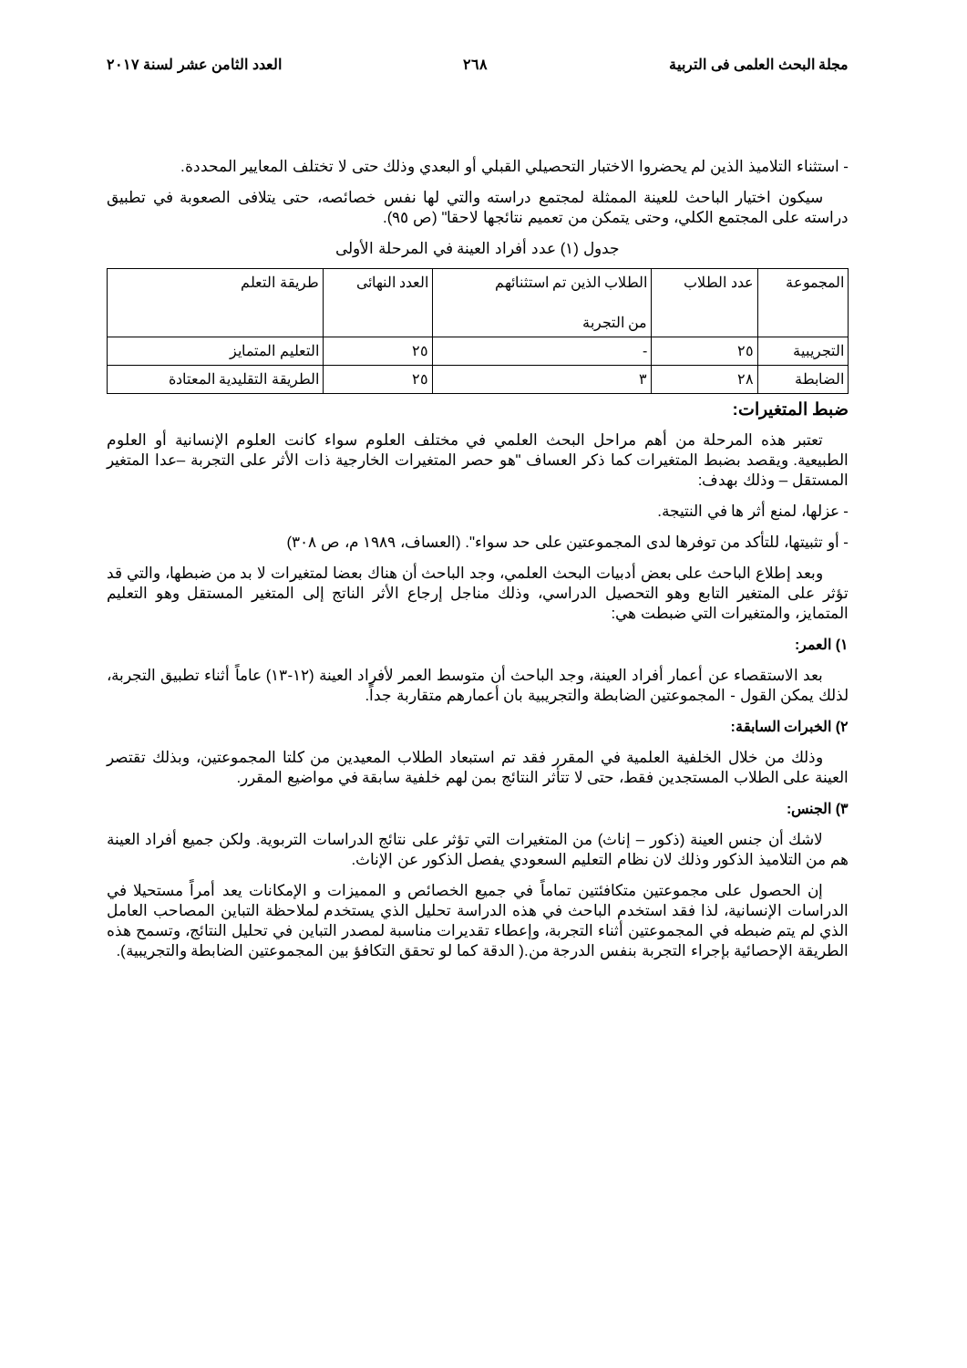مجلة البحث العلمى فى التربية ٢٦٨ العدد الثامن عشر لسنة ٢٠١٧
- استثناء التلاميذ الذين لم يحضروا الاختبار التحصيلي القبلي أو البعدي وذلك حتى لا تختلف المعايير المحددة.
سيكون اختيار الباحث للعينة الممثلة لمجتمع دراسته والتي لها نفس خصائصه، حتى يتلافى الصعوبة في تطبيق دراسته على المجتمع الكلي، وحتى يتمكن من تعميم نتائجها لاحقا" (ص ٩٥).
جدول (١) عدد أفراد العينة في المرحلة الأولى
| المجموعة | عدد الطلاب | الطلاب الذين تم استثنائهم من التجربة | العدد النهائى | طريقة التعلم |
| التجريبية | ٢٥ | - | ٢٥ | التعليم المتمايز |
| الضابطة | ٢٨ | ٣ | ٢٥ | الطريقة التقليدية المعتادة |
ضبط المتغيرات:
تعتبر هذه المرحلة من أهم مراحل البحث العلمي في مختلف العلوم سواء كانت العلوم الإنسانية أو العلوم الطبيعية. ويقصد بضبط المتغيرات كما ذكر العساف "هو حصر المتغيرات الخارجية ذات الأثر على التجربة –عدا المتغير المستقل – وذلك بهدف:
- عزلها، لمنع أثر ها في النتيجة.
- أو تثبيتها، للتأكد من توفرها لدى المجموعتين على حد سواء". (العساف، ١٩٨٩ م، ص ٣٠٨)
وبعد إطلاع الباحث على بعض أدبيات البحث العلمي، وجد الباحث أن هناك بعضا لمتغيرات لا بد من ضبطها، والتي قد تؤثر على المتغير التابع وهو التحصيل الدراسي، وذلك مناجل إرجاع الأثر الناتج إلى المتغير المستقل وهو التعليم المتمايز، والمتغيرات التي ضبطت هي:
١) العمر:
بعد الاستقصاء عن أعمار أفراد العينة، وجد الباحث أن متوسط العمر لأفراد العينة (١٢-١٣) عاماً أثناء تطبيق التجربة، لذلك يمكن القول - المجموعتين الضابطة والتجريبية بان أعمارهم متقاربة جداً.
٢) الخبرات السابقة:
وذلك من خلال الخلفية العلمية في المقرر فقد تم استبعاد الطلاب المعيدين من كلتا المجموعتين، وبذلك تقتصر العينة على الطلاب المستجدين فقط، حتى لا تتأثر النتائج بمن لهم خلفية سابقة في مواضيع المقرر.
٣) الجنس:
لاشك أن جنس العينة (ذكور – إناث) من المتغيرات التي تؤثر على نتائج الدراسات التربوية. ولكن جميع أفراد العينة هم من التلاميذ الذكور وذلك لان نظام التعليم السعودي يفصل الذكور عن الإناث.
إن الحصول على مجموعتين متكافئتين تماماً في جميع الخصائص و المميزات و الإمكانات يعد أمراً مستحيلا في الدراسات الإنسانية، لذا فقد استخدم الباحث في هذه الدراسة تحليل الذي يستخدم لملاحظة التباين المصاحب العامل الذي لم يتم ضبطه في المجموعتين أثناء التجربة، وإعطاء تقديرات مناسبة لمصدر التباين في تحليل النتائج، وتسمح هذه الطريقة الإحصائية بإجراء التجربة بنفس الدرجة من.( الدقة كما لو تحقق التكافؤ بين المجموعتين الضابطة والتجريبية).